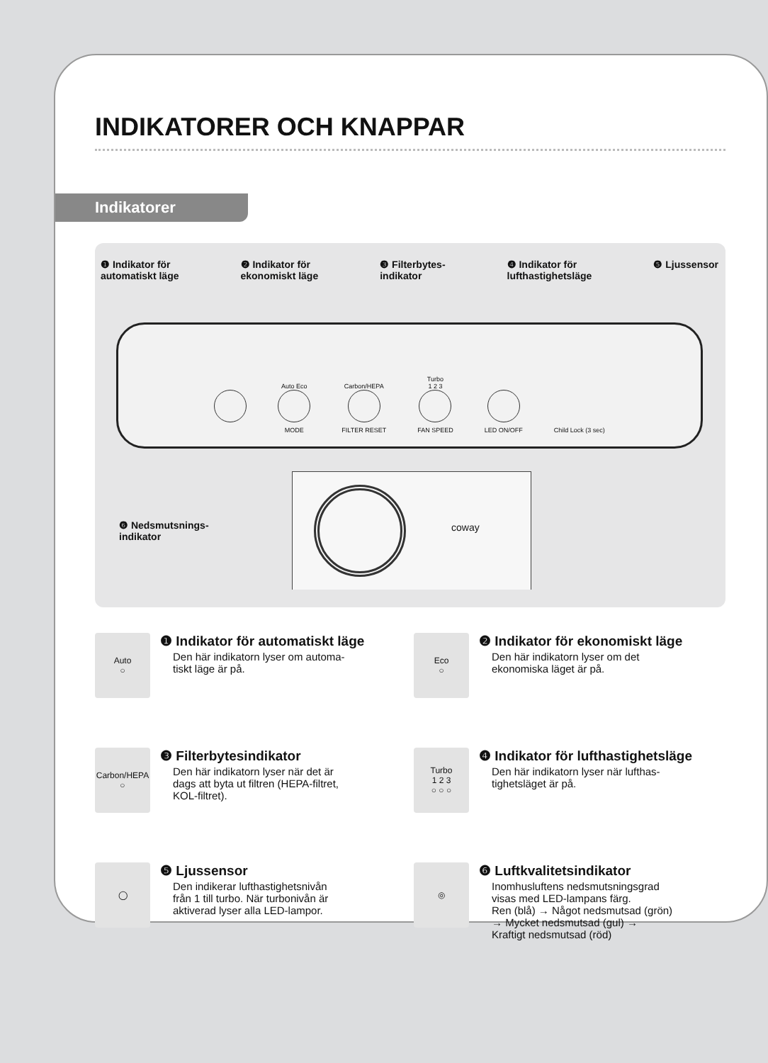INDIKATORER OCH KNAPPAR
Indikatorer
❶ Indikator för
automatiskt läge
❷ Indikator för
ekonomiskt läge
❸ Filterbytes-
indikator
❹ Indikator för
lufthastighetsläge
❺ Ljussensor
Auto Eco
MODE
Carbon/HEPA
FILTER RESET
Turbo
1 2 3
FAN SPEED
LED ON/OFF
Child Lock (3 sec)
coway
❻ Nedsmutsnings-
indikator
Auto
○
❶ Indikator för automatiskt läge
Den här indikatorn lyser om automa-
tiskt läge är på.
Eco
○
❷ Indikator för ekonomiskt läge
Den här indikatorn lyser om det
ekonomiska läget är på.
Carbon/HEPA
○
❸ Filterbytesindikator
Den här indikatorn lyser när det är
dags att byta ut filtren (HEPA-filtret,
KOL-filtret).
Turbo
1 2 3
○ ○ ○
❹ Indikator för lufthastighetsläge
Den här indikatorn lyser när lufthas-
tighetsläget är på.
◯
❺ Ljussensor
Den indikerar lufthastighetsnivån
från 1 till turbo. När turbonivån är
aktiverad lyser alla LED-lampor.
◎
❻ Luftkvalitetsindikator
Inomhusluftens nedsmutsningsgrad
visas med LED-lampans färg.
Ren (blå) → Något nedsmutsad (grön)
→ Mycket nedsmutsad (gul) →
Kraftigt nedsmutsad (röd)